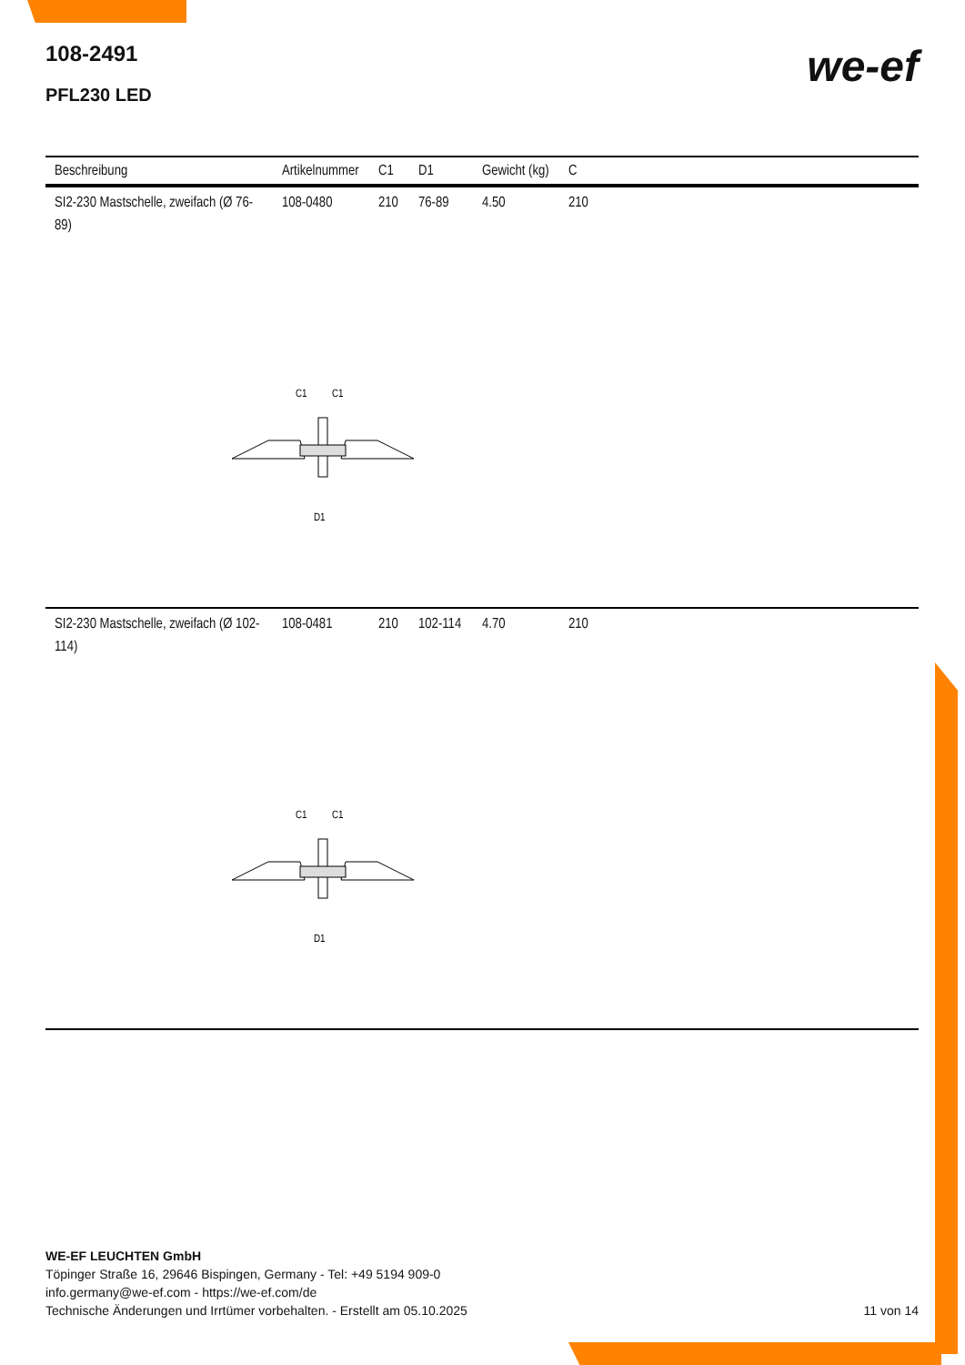108-2491
PFL230 LED
we-ef
| Beschreibung | Artikelnummer | C1 | D1 | Gewicht (kg) | C |
| --- | --- | --- | --- | --- | --- |
| SI2-230 Mastschelle, zweifach (Ø 76-89) | 108-0480 | 210 | 76-89 | 4.50 | 210 |
| C1 C1 D1 | | | | | |
| SI2-230 Mastschelle, zweifach (Ø 102-114) | 108-0481 | 210 | 102-114 | 4.70 | 210 |
| C1 C1 D1 | | | | | |
WE-EF LEUCHTEN GmbH
Töpinger Straße 16, 29646 Bispingen, Germany - Tel: +49 5194 909-0
info.germany@we-ef.com - https://we-ef.com/de
Technische Änderungen und Irrtümer vorbehalten. - Erstellt am 05.10.2025
11 von 14